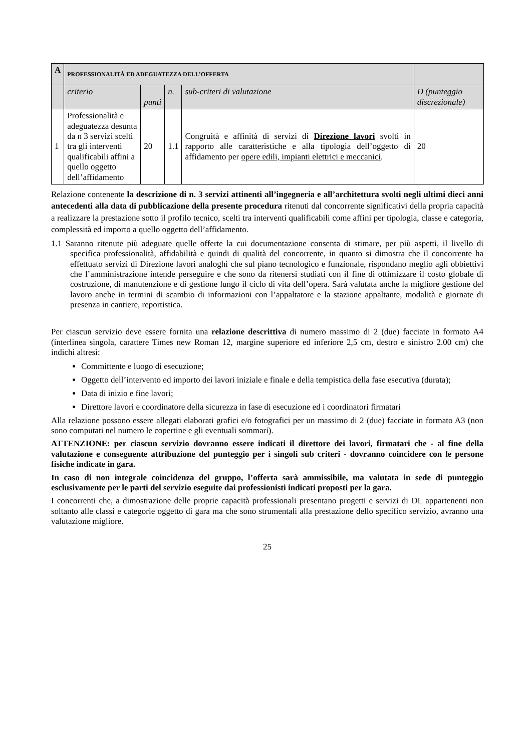| A | PROFESSIONALITÀ ED ADEGUATEZZA DELL’OFFERTA | | | | |
| --- | --- | --- | --- | --- | --- |
| | criterio | punti | n. | sub-criteri di valutazione | D (punteggio discrezionale) |
| 1 | Professionalità e adeguatezza desunta da n 3 servizi scelti tra gli interventi qualificabili affini a quello oggetto dell’affidamento | 20 | 1.1 | Congruità e affinità di servizi di Direzione lavori svolti in rapporto alle caratteristiche e alla tipologia dell’oggetto di affidamento per opere edili, impianti elettrici e meccanici . | 20 |
Relazione contenente la descrizione di n. 3 servizi attinenti all’ingegneria e all’architettura svolti negli ultimi dieci anni antecedenti alla data di pubblicazione della presente procedura ritenuti dal concorrente significativi della propria capacità a realizzare la prestazione sotto il profilo tecnico, scelti tra interventi qualificabili come affini per tipologia, classe e categoria, complessità ed importo a quello oggetto dell’affidamento.
1.1 Saranno ritenute più adeguate quelle offerte la cui documentazione consenta di stimare, per più aspetti, il livello di specifica professionalità, affidabilità e quindi di qualità del concorrente, in quanto si dimostra che il concorrente ha effettuato servizi di Direzione lavori analoghi che sul piano tecnologico e funzionale, rispondano meglio agli obbiettivi che l’amministrazione intende perseguire e che sono da ritenersi studiati con il fine di ottimizzare il costo globale di costruzione, di manutenzione e di gestione lungo il ciclo di vita dell’opera. Sarà valutata anche la migliore gestione del lavoro anche in termini di scambio di informazioni con l’appaltatore e la stazione appaltante, modalità e giornate di presenza in cantiere, reportistica.
Per ciascun servizio deve essere fornita una relazione descrittiva di numero massimo di 2 (due) facciate in formato A4 (interlinea singola, carattere Times new Roman 12, margine superiore ed inferiore 2,5 cm, destro e sinistro 2.00 cm) che indichi altresì:
Committente e luogo di esecuzione;
Oggetto dell’intervento ed importo dei lavori iniziale e finale e della tempistica della fase esecutiva (durata);
Data di inizio e fine lavori;
Direttore lavori e coordinatore della sicurezza in fase di esecuzione ed i coordinatori firmatari
Alla relazione possono essere allegati elaborati grafici e/o fotografici per un massimo di 2 (due) facciate in formato A3 (non sono computati nel numero le copertine e gli eventuali sommari).
ATTENZIONE: per ciascun servizio dovranno essere indicati il direttore dei lavori, firmatari che - al fine della valutazione e conseguente attribuzione del punteggio per i singoli sub criteri - dovranno coincidere con le persone fisiche indicate in gara.
In caso di non integrale coincidenza del gruppo, l’offerta sarà ammissibile, ma valutata in sede di punteggio esclusivamente per le parti del servizio eseguite dai professionisti indicati proposti per la gara.
I concorrenti che, a dimostrazione delle proprie capacità professionali presentano progetti e servizi di DL appartenenti non soltanto alle classi e categorie oggetto di gara ma che sono strumentali alla prestazione dello specifico servizio, avranno una valutazione migliore.
25